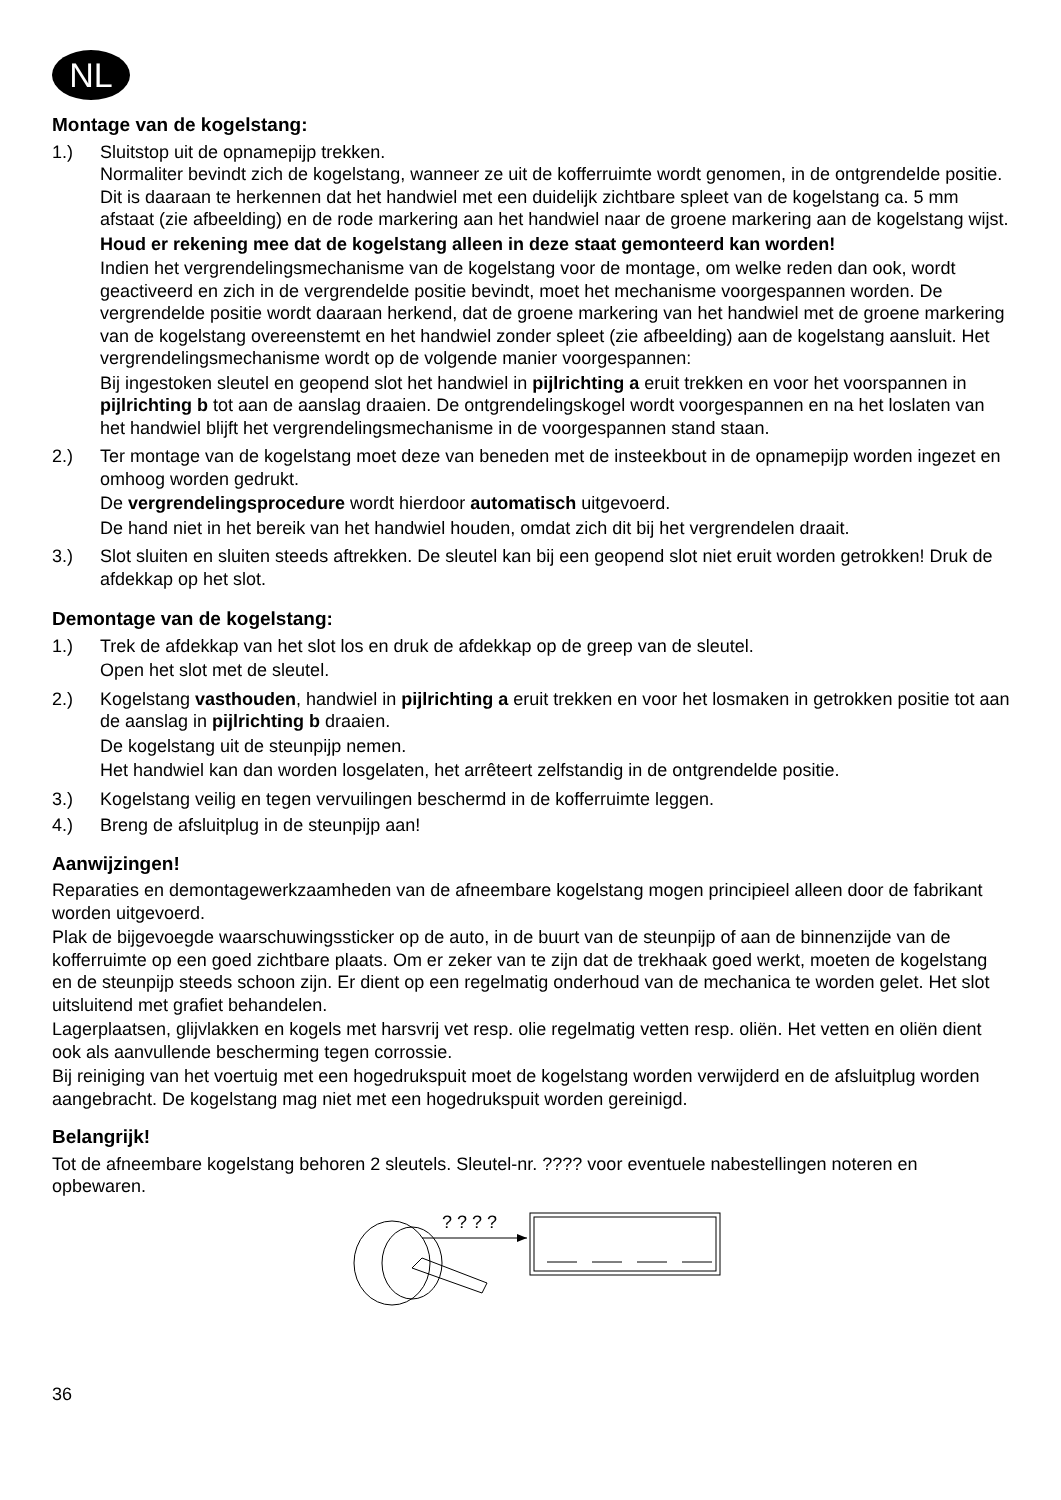NL
Montage van de kogelstang:
1.) Sluitstop uit de opnamepijp trekken.
Normaliter bevindt zich de kogelstang, wanneer ze uit de kofferruimte wordt genomen, in de ontgrendelde positie. Dit is daaraan te herkennen dat het handwiel met een duidelijk zichtbare spleet van de kogelstang ca. 5 mm afstaat (zie afbeelding) en de rode markering aan het handwiel naar de groene markering aan de kogelstang wijst.
Houd er rekening mee dat de kogelstang alleen in deze staat gemonteerd kan worden!
Indien het vergrendelingsmechanisme van de kogelstang voor de montage, om welke reden dan ook, wordt geactiveerd en zich in de vergrendelde positie bevindt, moet het mechanisme voorgespannen worden. De vergrendelde positie wordt daaraan herkend, dat de groene markering van het handwiel met de groene markering van de kogelstang overeenstemt en het handwiel zonder spleet (zie afbeelding) aan de kogelstang aansluit. Het vergrendelingsmechanisme wordt op de volgende manier voorgespannen:
Bij ingestoken sleutel en geopend slot het handwiel in pijlrichting a eruit trekken en voor het voorspannen in pijlrichting b tot aan de aanslag draaien. De ontgrendelingskogel wordt voorgespannen en na het loslaten van het handwiel blijft het vergrendelingsmechanisme in de voorgespannen stand staan.
2.) Ter montage van de kogelstang moet deze van beneden met de insteekbout in de opnamepijp worden ingezet en omhoog worden gedrukt.
De vergrendelingsprocedure wordt hierdoor automatisch uitgevoerd.
De hand niet in het bereik van het handwiel houden, omdat zich dit bij het vergrendelen draait.
3.) Slot sluiten en sluiten steeds aftrekken. De sleutel kan bij een geopend slot niet eruit worden getrokken! Druk de afdekkap op het slot.
Demontage van de kogelstang:
1.) Trek de afdekkap van het slot los en druk de afdekkap op de greep van de sleutel.
Open het slot met de sleutel.
2.) Kogelstang vasthouden, handwiel in pijlrichting a eruit trekken en voor het losmaken in getrokken positie tot aan de aanslag in pijlrichting b draaien.
De kogelstang uit de steunpijp nemen.
Het handwiel kan dan worden losgelaten, het arrêteert zelfstandig in de ontgrendelde positie.
3.) Kogelstang veilig en tegen vervuilingen beschermd in de kofferruimte leggen.
4.) Breng de afsluitplug in de steunpijp aan!
Aanwijzingen!
Reparaties en demontagewerkzaamheden van de afneembare kogelstang mogen principieel alleen door de fabrikant worden uitgevoerd.
Plak de bijgevoegde waarschuwingssticker op de auto, in de buurt van de steunpijp of aan de binnenzijde van de kofferruimte op een goed zichtbare plaats. Om er zeker van te zijn dat de trekhaak goed werkt, moeten de kogelstang en de steunpijp steeds schoon zijn. Er dient op een regelmatig onderhoud van de mechanica te worden gelet. Het slot uitsluitend met grafiet behandelen.
Lagerplaatsen, glijvlakken en kogels met harsvrij vet resp. olie regelmatig vetten resp. oliën. Het vetten en oliën dient ook als aanvullende bescherming tegen corrossie.
Bij reiniging van het voertuig met een hogedrukspuit moet de kogelstang worden verwijderd en de afsluitplug worden aangebracht. De kogelstang mag niet met een hogedrukspuit worden gereinigd.
Belangrijk!
Tot de afneembare kogelstang behoren 2 sleutels. Sleutel-nr. ???? voor eventuele nabestellingen noteren en opbewaren.
? ? ? ?
36